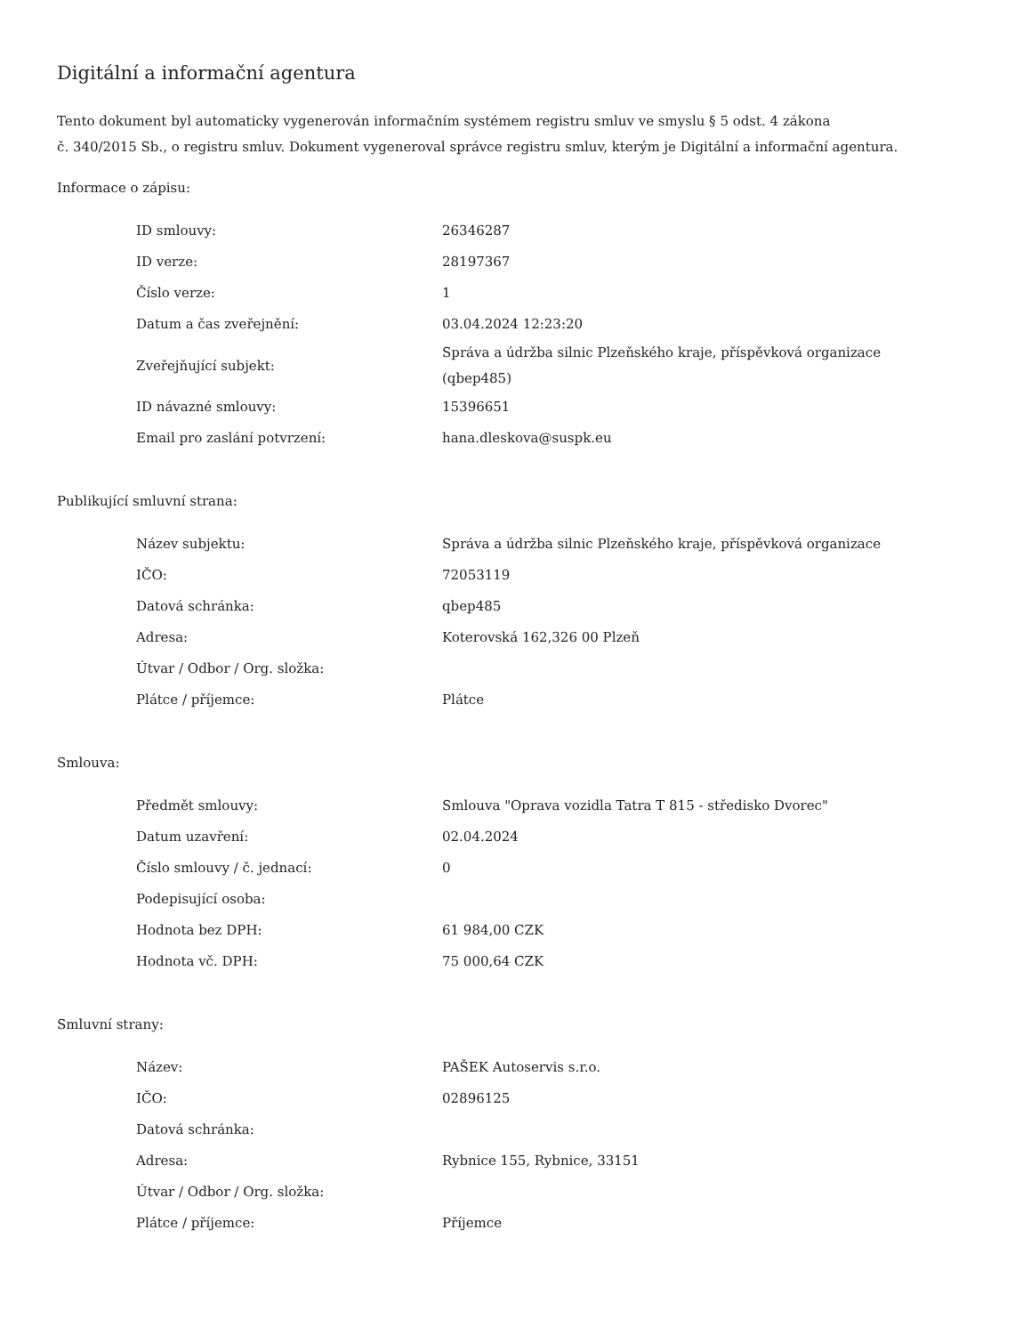Digitální a informační agentura
Tento dokument byl automaticky vygenerován informačním systémem registru smluv ve smyslu § 5 odst. 4 zákona
č. 340/2015 Sb., o registru smluv. Dokument vygeneroval správce registru smluv, kterým je Digitální a informační agentura.
Informace o zápisu:
| ID smlouvy: | 26346287 |
| ID verze: | 28197367 |
| Číslo verze: | 1 |
| Datum a čas zveřejnění: | 03.04.2024 12:23:20 |
| Zveřejňující subjekt: | Správa a údržba silnic Plzeňského kraje, příspěvková organizace (qbep485) |
| ID návazné smlouvy: | 15396651 |
| Email pro zaslání potvrzení: | hana.dleskova@suspk.eu |
Publikující smluvní strana:
| Název subjektu: | Správa a údržba silnic Plzeňského kraje, příspěvková organizace |
| IČO: | 72053119 |
| Datová schránka: | qbep485 |
| Adresa: | Koterovská 162,326 00 Plzeň |
| Útvar / Odbor / Org. složka: | |
| Plátce / příjemce: | Plátce |
Smlouva:
| Předmět smlouvy: | Smlouva "Oprava vozidla Tatra T 815 - středisko Dvorec" |
| Datum uzavření: | 02.04.2024 |
| Číslo smlouvy / č. jednací: | 0 |
| Podepisující osoba: | |
| Hodnota bez DPH: | 61 984,00 CZK |
| Hodnota vč. DPH: | 75 000,64 CZK |
Smluvní strany:
| Název: | PAŠEK Autoservis s.r.o. |
| IČO: | 02896125 |
| Datová schránka: | |
| Adresa: | Rybnice 155, Rybnice, 33151 |
| Útvar / Odbor / Org. složka: | |
| Plátce / příjemce: | Příjemce |